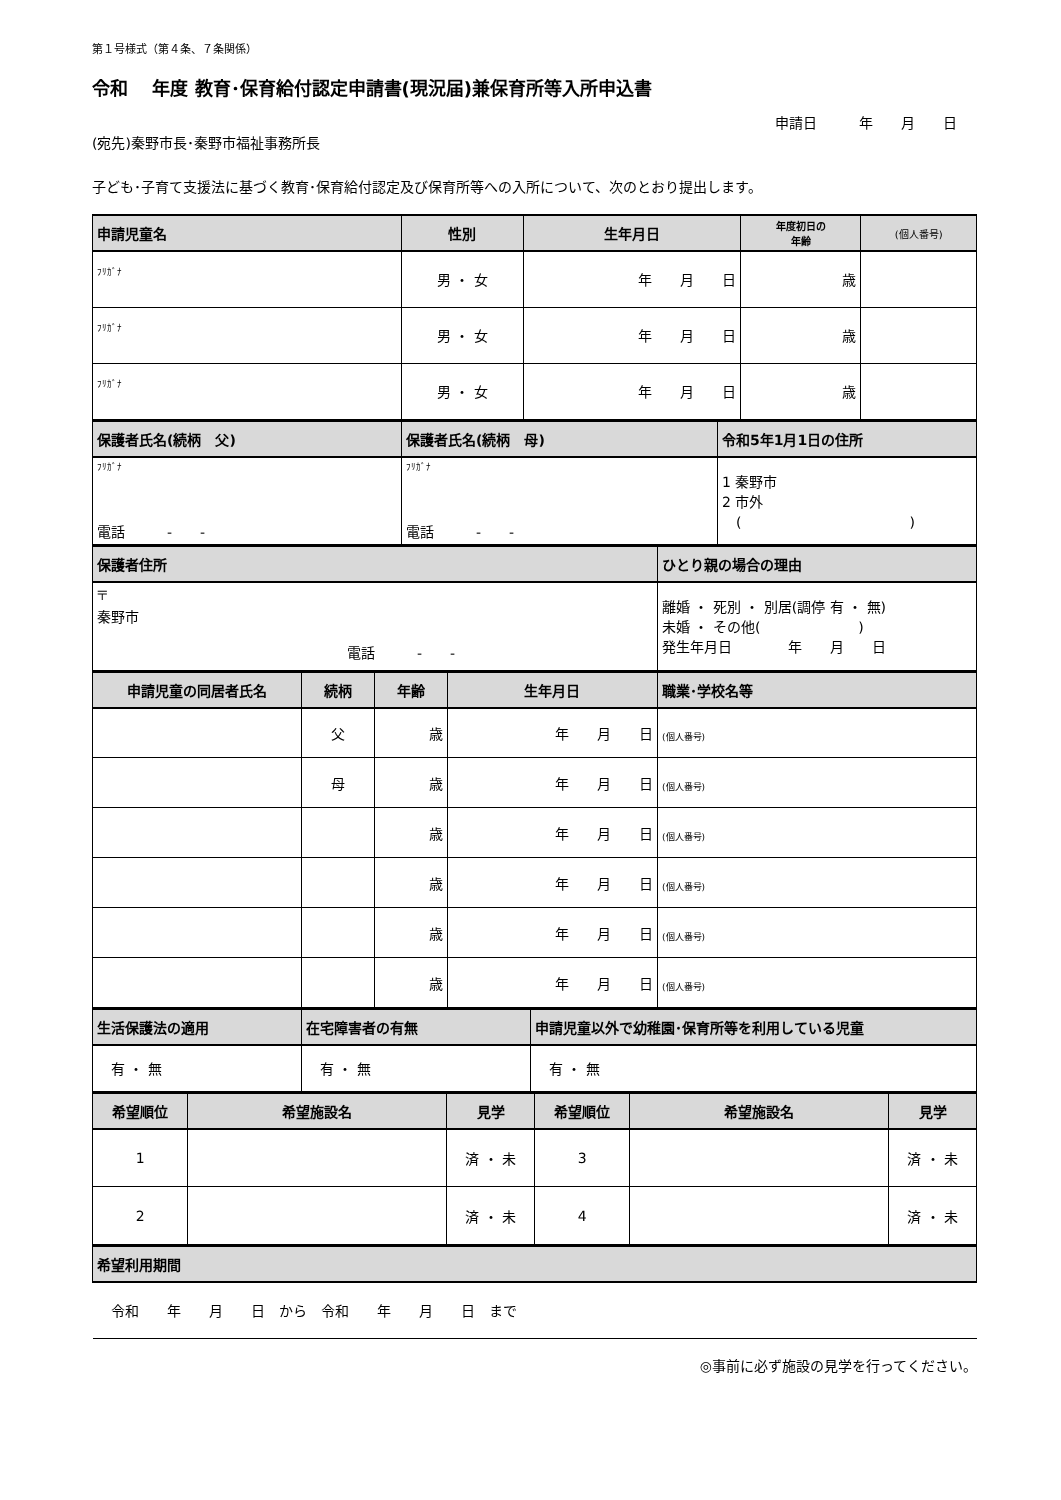第１号様式（第４条、７条関係）
令和　 年度 教育･保育給付認定申請書(現況届)兼保育所等入所申込書
申請日　　　年　　月　　日
(宛先)秦野市長･秦野市福祉事務所長
子ども･子育て支援法に基づく教育･保育給付認定及び保育所等への入所について、次のとおり提出します。
| 申請児童名 | 性別 | 生年月日 | 年度初日の 年齢 | (個人番号) |
| --- | --- | --- | --- | --- |
| ﾌﾘｶﾞﾅ | 男 ・ 女 | 年 月 日 | 歳 | |
| ﾌﾘｶﾞﾅ | 男 ・ 女 | 年 月 日 | 歳 | |
| ﾌﾘｶﾞﾅ | 男 ・ 女 | 年 月 日 | 歳 | |
| 保護者氏名(続柄 父) | 保護者氏名(続柄 母) | 令和5年1月1日の住所 |
| --- | --- | --- |
| ﾌﾘｶﾞﾅ 電話 - - | ﾌﾘｶﾞﾅ 電話 - - | 1 秦野市 2 市外 ( ) |
| 保護者住所 | ひとり親の場合の理由 |
| --- | --- |
| 〒 秦野市 電話 - - | 離婚 ・ 死別 ・ 別居(調停 有 ・ 無) 未婚 ・ その他( ) 発生年月日 年 月 日 |
| 申請児童の同居者氏名 | 続柄 | 年齢 | 生年月日 | 職業･学校名等 |
| --- | --- | --- | --- | --- |
| | 父 | 歳 | 年 月 日 | (個人番号) |
| | 母 | 歳 | 年 月 日 | (個人番号) |
| | | 歳 | 年 月 日 | (個人番号) |
| | | 歳 | 年 月 日 | (個人番号) |
| | | 歳 | 年 月 日 | (個人番号) |
| | | 歳 | 年 月 日 | (個人番号) |
| 生活保護法の適用 | 在宅障害者の有無 | 申請児童以外で幼稚園･保育所等を利用している児童 |
| --- | --- | --- |
| 有 ・ 無 | 有 ・ 無 | 有 ・ 無 |
| 希望順位 | 希望施設名 | 見学 | 希望順位 | 希望施設名 | 見学 |
| --- | --- | --- | --- | --- | --- |
| 1 | | 済 ・ 未 | 3 | | 済 ・ 未 |
| 2 | | 済 ・ 未 | 4 | | 済 ・ 未 |
| 希望利用期間 |
| --- |
| 令和 年 月 日 から 令和 年 月 日 まで |
◎事前に必ず施設の見学を行ってください。